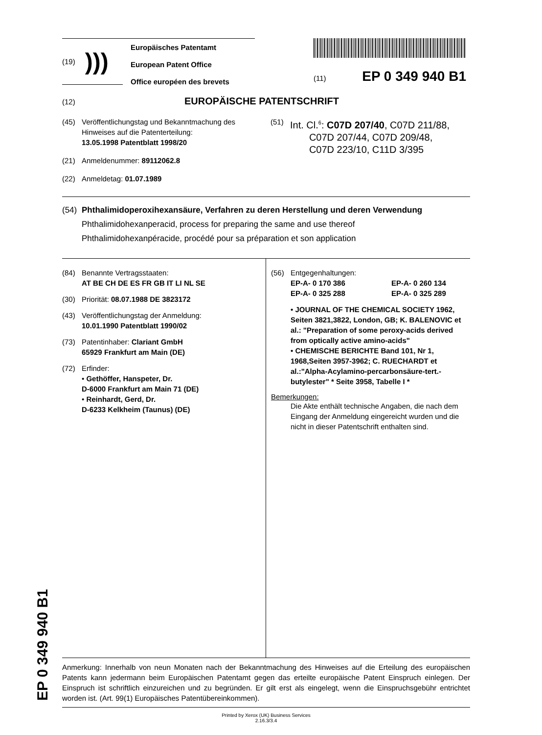(19) )))
Europäisches Patentamt
European Patent Office
Office européen des brevets
(11) EP 0 349 940 B1
(12) EUROPÄISCHE PATENTSCHRIFT
(45) Veröffentlichungstag und Bekanntmachung des Hinweises auf die Patenterteilung:
13.05.1998 Patentblatt 1998/20
(21) Anmeldenummer: 89112062.8
(22) Anmeldetag: 01.07.1989
(51)
Int. Cl.<sup>6</sup>: C07D 207/40, C07D 211/88,
C07D 207/44, C07D 209/48,
C07D 223/10, C11D 3/395
(54)
Phthalimidoperoxihexansäure, Verfahren zu deren Herstellung und deren Verwendung
Phthalimidohexanperacid, process for preparing the same and use thereof
Phthalimidohexanpéracide, procédé pour sa préparation et son application
(84) Benannte Vertragsstaaten:
AT BE CH DE ES FR GB IT LI NL SE
(30) Priorität: 08.07.1988 DE 3823172
(43) Veröffentlichungstag der Anmeldung:
10.01.1990 Patentblatt 1990/02
(73) Patentinhaber: Clariant GmbH
65929 Frankfurt am Main (DE)
(72) Erfinder:
• Gethöffer, Hanspeter, Dr.
D-6000 Frankfurt am Main 71 (DE)
• Reinhardt, Gerd, Dr.
D-6233 Kelkheim (Taunus) (DE)
(56) Entgegenhaltungen:
EP-A- 0 170 386 EP-A- 0 260 134
EP-A- 0 325 288 EP-A- 0 325 289
• JOURNAL OF THE CHEMICAL SOCIETY 1962, Seiten 3821,3822, London, GB; K. BALENOVIC et al.: "Preparation of some peroxy-acids derived from optically active amino-acids"
• CHEMISCHE BERICHTE Band 101, Nr 1, 1968,Seiten 3957-3962; C. RUECHARDT et al.:"Alpha-Acylamino-percarbonsäure-tert.-butylester" * Seite 3958, Tabelle I *
Bemerkungen:
Die Akte enthält technische Angaben, die nach dem Eingang der Anmeldung eingereicht wurden und die nicht in dieser Patentschrift enthalten sind.
Anmerkung: Innerhalb von neun Monaten nach der Bekanntmachung des Hinweises auf die Erteilung des europäischen Patents kann jedermann beim Europäischen Patentamt gegen das erteilte europäische Patent Einspruch einlegen. Der Einspruch ist schriftlich einzureichen und zu begründen. Er gilt erst als eingelegt, wenn die Einspruchsgebühr entrichtet worden ist. (Art. 99(1) Europäisches Patentübereinkommen).
Printed by Xerox (UK) Business Services
2.16.3/3.4
EP 0 349 940 B1